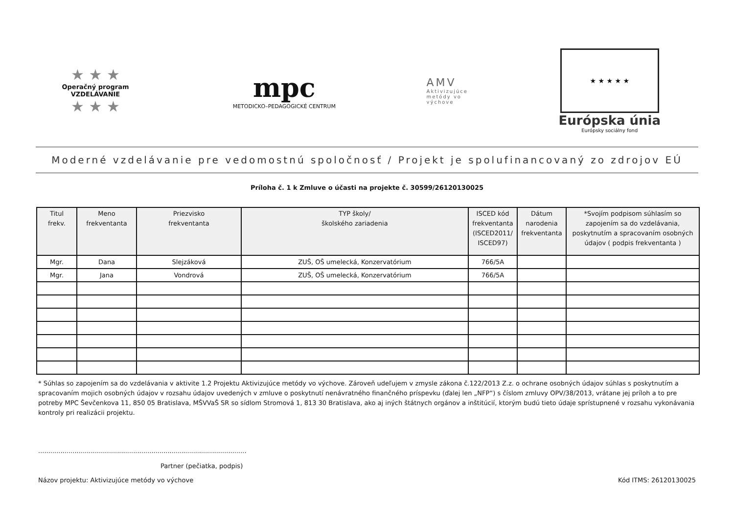★ ★ ★
Operačný program
VZDELÁVANIE
★ ★ ★
mpc
METODICKO–PEDAGOGICKÉ CENTRUM
AMV
Aktivizujúce
metódy vo
výchove
★ ★ ★ ★ ★
Európska únia
Európsky sociálny fond
Moderné vzdelávanie pre vedomostnú spoločnosť / Projekt je spolufinancovaný zo zdrojov EÚ
Príloha č. 1 k Zmluve o účasti na projekte č. 30599/26120130025
| Titul frekv. | Meno frekventanta | Priezvisko frekventanta | TYP školy/ školského zariadenia | ISCED kód frekventanta (ISCED2011/ ISCED97) | Dátum narodenia frekventanta | *Svojím podpisom súhlasím so zapojením sa do vzdelávania, poskytnutím a spracovaním osobných údajov ( podpis frekventanta ) |
| --- | --- | --- | --- | --- | --- | --- |
| Mgr. | Dana | Slejzáková | ZUŠ, OŠ umelecká, Konzervatórium | 766/5A | | |
| Mgr. | Jana | Vondrová | ZUŠ, OŠ umelecká, Konzervatórium | 766/5A | | |
* Súhlas so zapojením sa do vzdelávania v aktivite 1.2 Projektu Aktivizujúce metódy vo výchove. Zároveň udeľujem v zmysle zákona č.122/2013 Z.z. o ochrane osobných údajov súhlas s poskytnutím a spracovaním mojich osobných údajov v rozsahu údajov uvedených v zmluve o poskytnutí nenávratného finančného príspevku (ďalej len „NFP“) s číslom zmluvy OPV/38/2013, vrátane jej príloh a to pre potreby MPC Ševčenkova 11, 850 05 Bratislava, MŠVVaŠ SR so sídlom Stromová 1, 813 30 Bratislava, ako aj iných štátnych orgánov a inštitúcií, ktorým budú tieto údaje sprístupnené v rozsahu vykonávania kontroly pri realizácii projektu.
.......................................................................................................
Partner (pečiatka, podpis)
Názov projektu: Aktivizujúce metódy vo výchove Kód ITMS: 26120130025